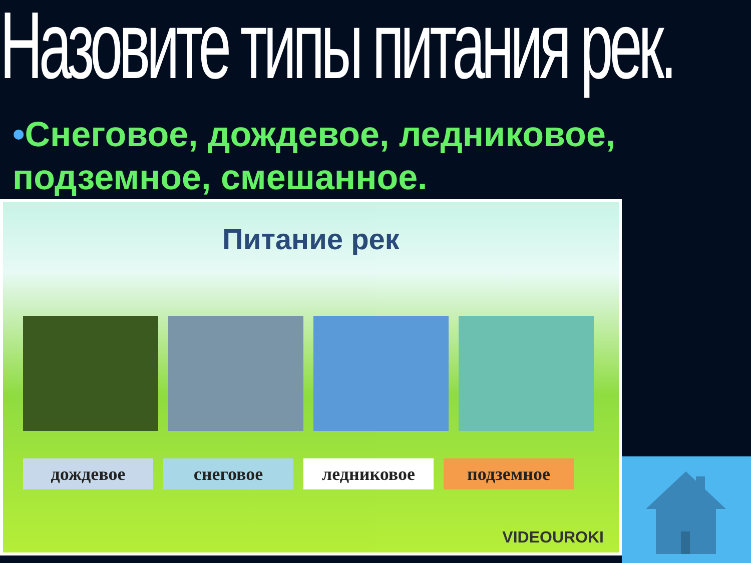Назовите типы питания рек.
•Снеговое, дождевое, ледниковое, подземное, смешанное.
Питание рек
дождевое снеговое ледниковое подземное
VIDEOUROKI